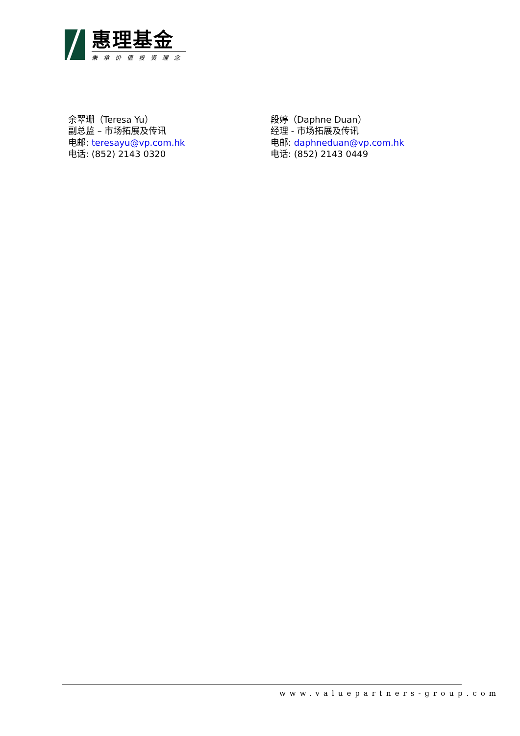惠理基金
秉承价值投资理念
余翠珊（Teresa Yu）
副总监 – 市场拓展及传讯
电邮: teresayu@vp.com.hk
电话: (852) 2143 0320
段婷（Daphne Duan）
经理 - 市场拓展及传讯
电邮: daphneduan@vp.com.hk
电话: (852) 2143 0449
www.valuepartners-group.com